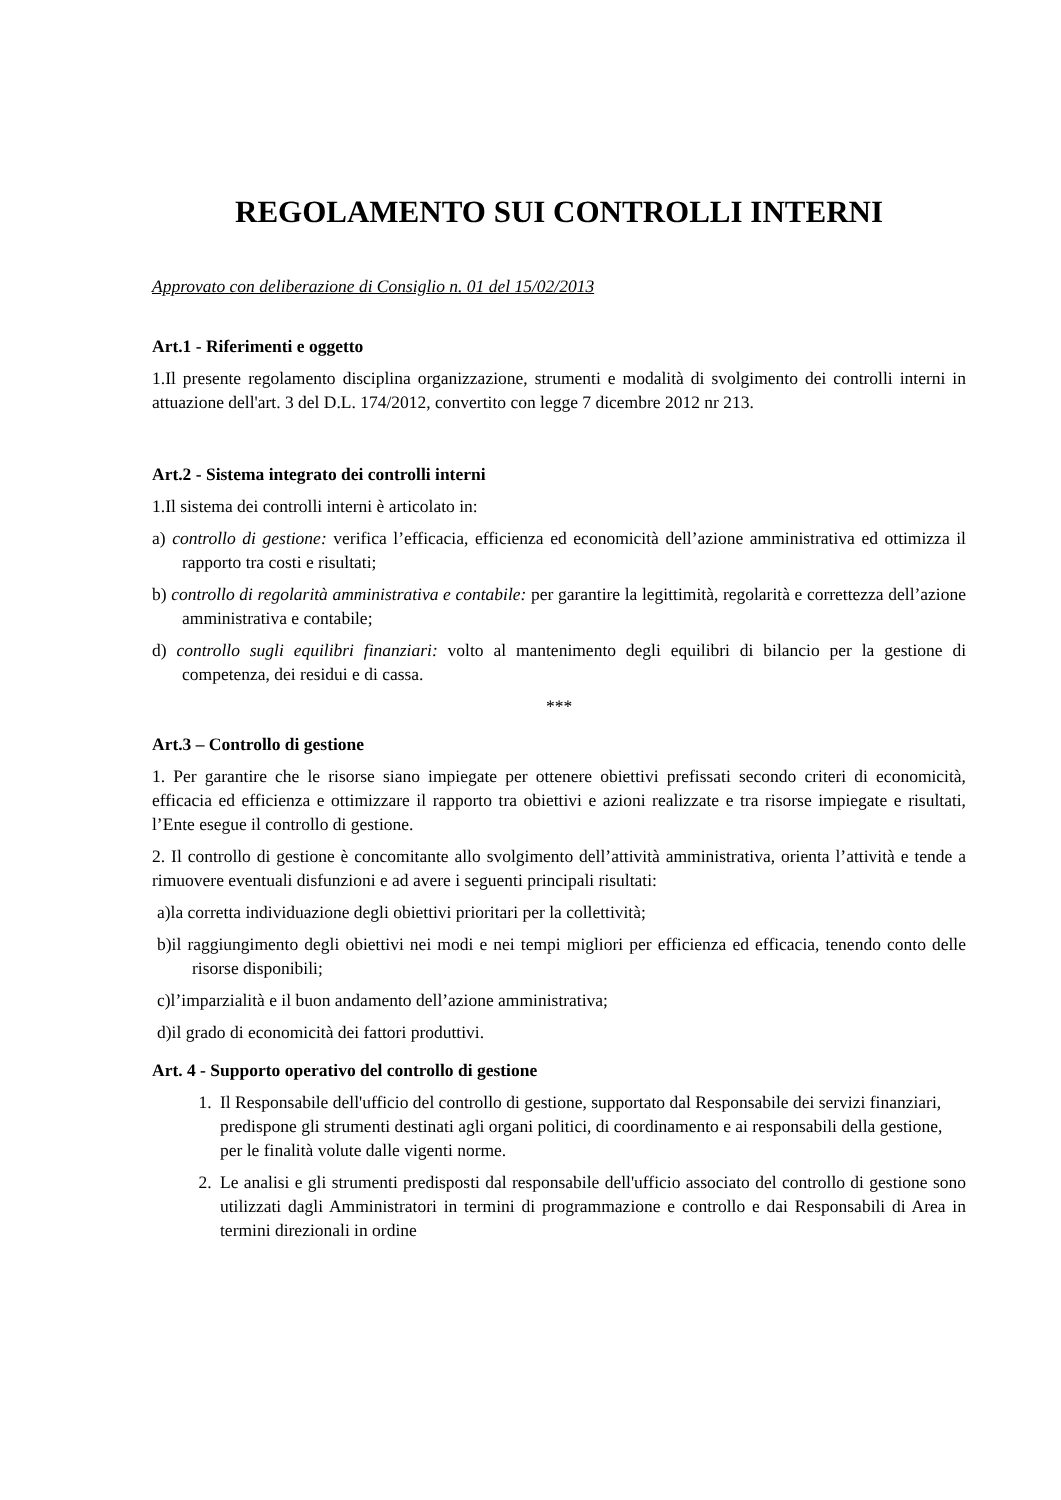REGOLAMENTO SUI CONTROLLI INTERNI
Approvato con deliberazione di Consiglio n. 01 del 15/02/2013
Art.1 - Riferimenti e oggetto
1.Il presente regolamento disciplina organizzazione, strumenti e modalità di svolgimento dei controlli interni in attuazione dell'art. 3 del D.L. 174/2012, convertito con legge 7 dicembre 2012 nr 213.
Art.2 - Sistema integrato dei controlli interni
1.Il sistema dei controlli interni è articolato in:
a) controllo di gestione: verifica l’efficacia, efficienza ed economicità dell’azione amministrativa ed ottimizza il rapporto tra costi e risultati;
b) controllo di regolarità amministrativa e contabile: per garantire la legittimità, regolarità e correttezza dell’azione amministrativa e contabile;
d) controllo sugli equilibri finanziari: volto al mantenimento degli equilibri di bilancio per la gestione di competenza, dei residui e di cassa.
***
Art.3 – Controllo di gestione
1. Per garantire che le risorse siano impiegate per ottenere obiettivi prefissati secondo criteri di economicità, efficacia ed efficienza e ottimizzare il rapporto tra obiettivi e azioni realizzate e tra risorse impiegate e risultati, l’Ente esegue il controllo di gestione.
2. Il controllo di gestione è concomitante allo svolgimento dell’attività amministrativa, orienta l’attività e tende a rimuovere eventuali disfunzioni e ad avere i seguenti principali risultati:
a)la corretta individuazione degli obiettivi prioritari per la collettività;
b)il raggiungimento degli obiettivi nei modi e nei tempi migliori per efficienza ed efficacia, tenendo conto delle risorse disponibili;
c)l’imparzialità e il buon andamento dell’azione amministrativa;
d)il grado di economicità dei fattori produttivi.
Art. 4 - Supporto operativo del controllo di gestione
1. Il Responsabile dell'ufficio del controllo di gestione, supportato dal Responsabile dei servizi finanziari, predispone gli strumenti destinati agli organi politici, di coordinamento e ai responsabili della gestione, per le finalità volute dalle vigenti norme.
2. Le analisi e gli strumenti predisposti dal responsabile dell'ufficio associato del controllo di gestione sono utilizzati dagli Amministratori in termini di programmazione e controllo e dai Responsabili di Area in termini direzionali in ordine